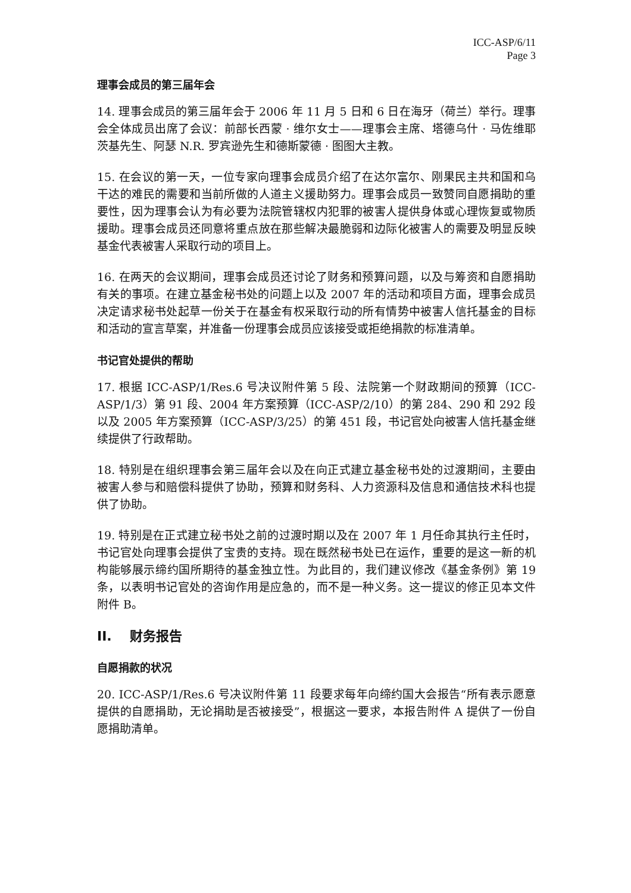ICC-ASP/6/11
Page 3
理事会成员的第三届年会
14. 理事会成员的第三届年会于 2006 年 11 月 5 日和 6 日在海牙（荷兰）举行。理事会全体成员出席了会议：前部长西蒙 · 维尔女士——理事会主席、塔德乌什 · 马佐维耶茨基先生、阿瑟 N.R. 罗宾逊先生和德斯蒙德 · 图图大主教。
15. 在会议的第一天，一位专家向理事会成员介绍了在达尔富尔、刚果民主共和国和乌干达的难民的需要和当前所做的人道主义援助努力。理事会成员一致赞同自愿捐助的重要性，因为理事会认为有必要为法院管辖权内犯罪的被害人提供身体或心理恢复或物质援助。理事会成员还同意将重点放在那些解决最脆弱和边际化被害人的需要及明显反映基金代表被害人采取行动的项目上。
16. 在两天的会议期间，理事会成员还讨论了财务和预算问题，以及与筹资和自愿捐助有关的事项。在建立基金秘书处的问题上以及 2007 年的活动和项目方面，理事会成员决定请求秘书处起草一份关于在基金有权采取行动的所有情势中被害人信托基金的目标和活动的宣言草案，并准备一份理事会成员应该接受或拒绝捐款的标准清单。
书记官处提供的帮助
17. 根据 ICC-ASP/1/Res.6 号决议附件第 5 段、法院第一个财政期间的预算（ICC-ASP/1/3）第 91 段、2004 年方案预算（ICC-ASP/2/10）的第 284、290 和 292 段以及 2005 年方案预算（ICC-ASP/3/25）的第 451 段，书记官处向被害人信托基金继续提供了行政帮助。
18. 特别是在组织理事会第三届年会以及在向正式建立基金秘书处的过渡期间，主要由被害人参与和赔偿科提供了协助，预算和财务科、人力资源科及信息和通信技术科也提供了协助。
19. 特别是在正式建立秘书处之前的过渡时期以及在 2007 年 1 月任命其执行主任时，书记官处向理事会提供了宝贵的支持。现在既然秘书处已在运作，重要的是这一新的机构能够展示缔约国所期待的基金独立性。为此目的，我们建议修改《基金条例》第 19 条，以表明书记官处的咨询作用是应急的，而不是一种义务。这一提议的修正见本文件附件 B。
II. 财务报告
自愿捐款的状况
20. ICC-ASP/1/Res.6 号决议附件第 11 段要求每年向缔约国大会报告“所有表示愿意提供的自愿捐助，无论捐助是否被接受”，根据这一要求，本报告附件 A 提供了一份自愿捐助清单。